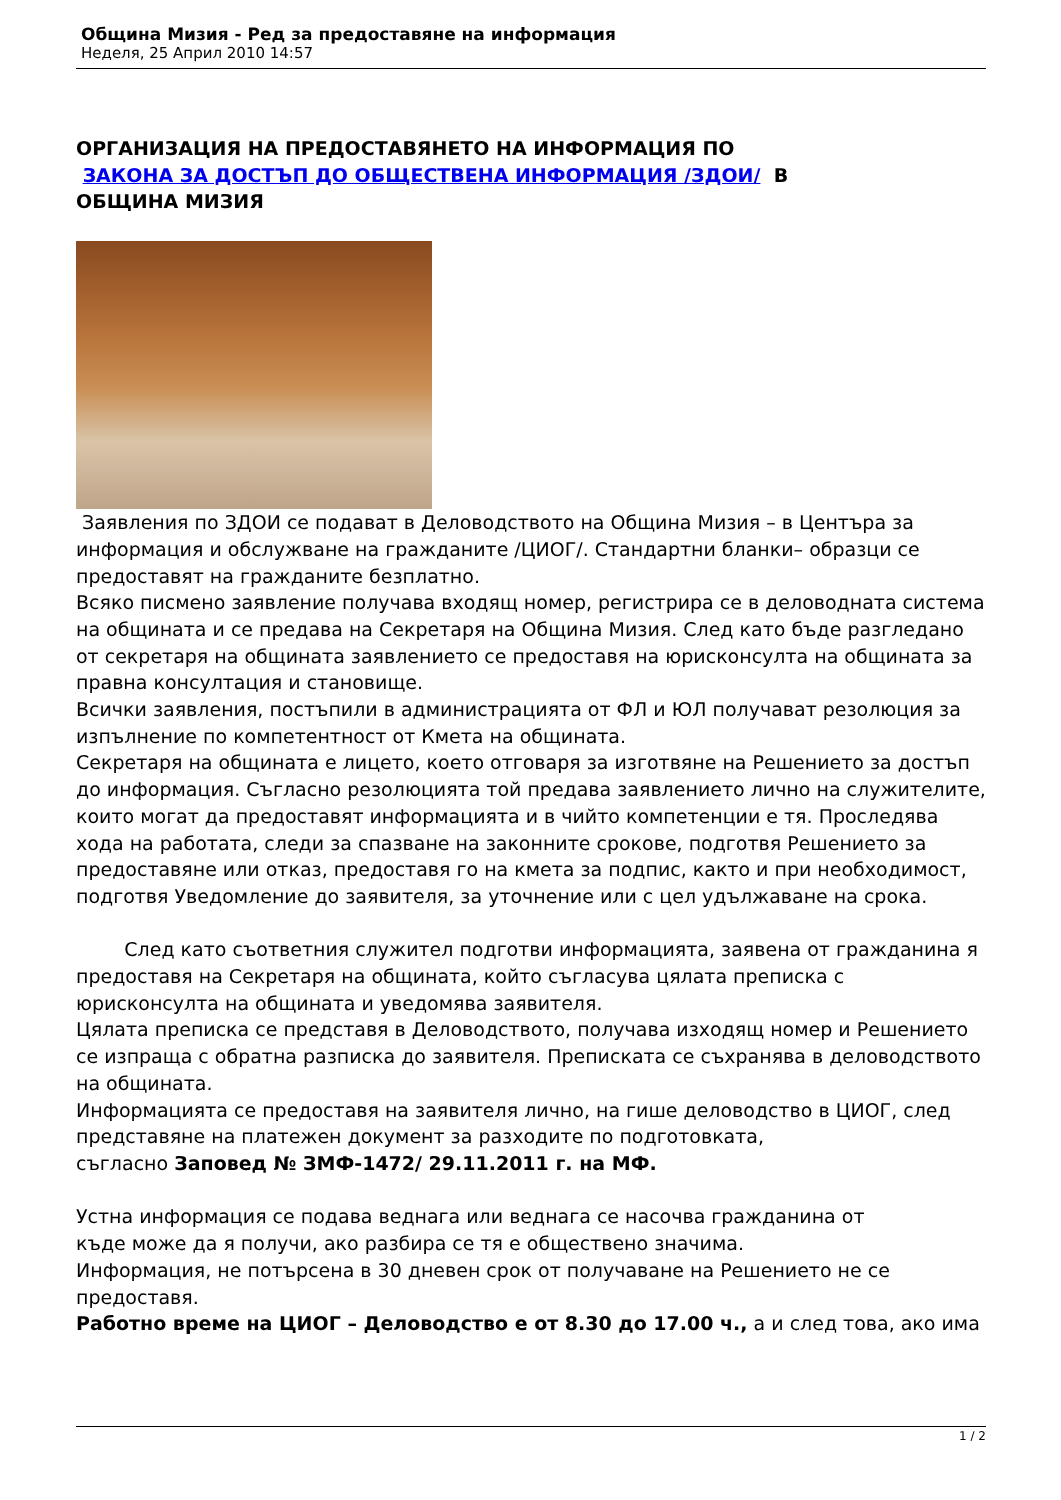Община Мизия - Ред за предоставяне на информация
Неделя, 25 Април 2010 14:57
ОРГАНИЗАЦИЯ НА ПРЕДОСТАВЯНЕТО НА ИНФОРМАЦИЯ ПО
ЗАКОНА ЗА ДОСТЪП ДО ОБЩЕСТВЕНА ИНФОРМАЦИЯ /ЗДОИ/ В
ОБЩИНА МИЗИЯ
Заявления по ЗДОИ се подават в Деловодството на Община Мизия – в Центъра за информация и обслужване на гражданите /ЦИОГ/. Стандартни бланки– образци се предоставят на гражданите безплатно.
Всяко писмено заявление получава входящ номер, регистрира се в деловодната система на общината и се предава на Секретаря на Община Мизия. След като бъде разгледано от секретаря на общината заявлението се предоставя на юрисконсулта на общината за правна консултация и становище.
Всички заявления, постъпили в администрацията от ФЛ и ЮЛ получават резолюция за изпълнение по компетентност от Кмета на общината.
Секретаря на общината е лицето, което отговаря за изготвяне на Решението за достъп до информация. Съгласно резолюцията той предава заявлението лично на служителите, които могат да предоставят информацията и в чийто компетенции е тя. Проследява хода на работата, следи за спазване на законните срокове, подготвя Решението за предоставяне или отказ, предоставя го на кмета за подпис, както и при необходимост, подготвя Уведомление до заявителя, за уточнение или с цел удължаване на срока.
След като съответния служител подготви информацията, заявена от гражданина я предоставя на Секретаря на общината, който съгласува цялата преписка с юрисконсулта на общината и уведомява заявителя.
Цялата преписка се представя в Деловодството, получава изходящ номер и Решението се изпраща с обратна разписка до заявителя. Преписката се съхранява в деловодството на общината.
Информацията се предоставя на заявителя лично, на гише деловодство в ЦИОГ, след представяне на платежен документ за разходите по подготовката,
съгласно Заповед № ЗМФ-1472/ 29.11.2011 г. на МФ.
Устна информация се подава веднага или веднага се насочва гражданина от
къде може да я получи, ако разбира се тя е обществено значима.
Информация, не потърсена в 30 дневен срок от получаване на Решението не се предоставя.
Работно време на ЦИОГ – Деловодство е от 8.30 до 17.00 ч., а и след това, ако има
1 / 2